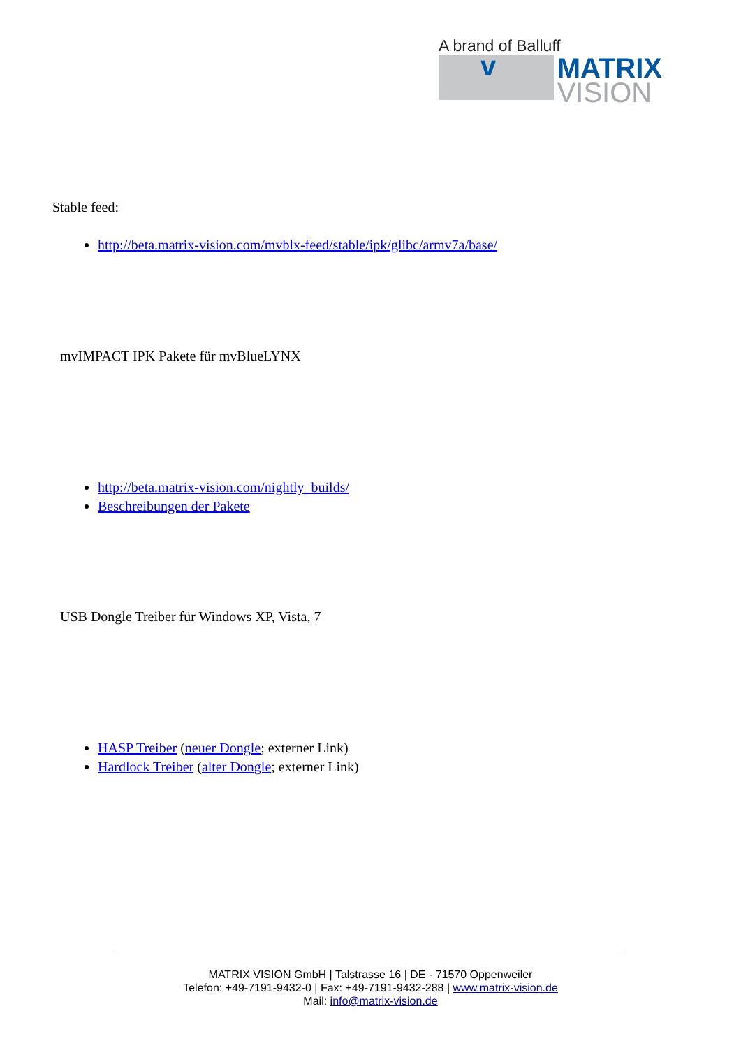A brand of Balluff
v
MATRIX
VISION
Stable feed:
http://beta.matrix-vision.com/mvblx-feed/stable/ipk/glibc/armv7a/base/
mvIMPACT IPK Pakete für mvBlueLYNX
http://beta.matrix-vision.com/nightly_builds/
Beschreibungen der Pakete
USB Dongle Treiber für Windows XP, Vista, 7
HASP Treiber (neuer Dongle; externer Link)
Hardlock Treiber (alter Dongle; externer Link)
MATRIX VISION GmbH | Talstrasse 16 | DE - 71570 Oppenweiler
Telefon: +49-7191-9432-0 | Fax: +49-7191-9432-288 | www.matrix-vision.de
Mail: info@matrix-vision.de